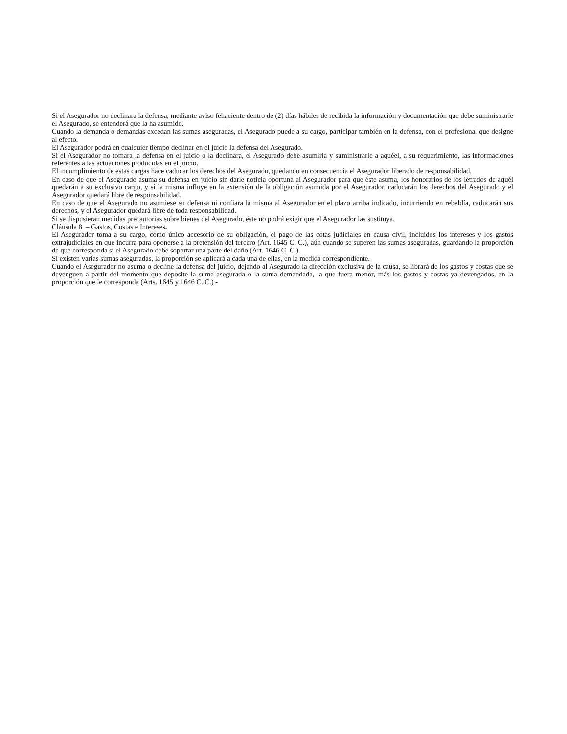Si el Asegurador no declinara la defensa, mediante aviso fehaciente dentro de (2) días hábiles de recibida la información y documentación que debe suministrarle el Asegurado, se entenderá que la ha asumido.
Cuando la demanda o demandas excedan las sumas aseguradas, el Asegurado puede a su cargo, participar también en la defensa, con el profesional que designe al efecto.
El Asegurador podrá en cualquier tiempo declinar en el juicio la defensa del Asegurado.
Si el Asegurador no tomara la defensa en el juicio o la declinara, el Asegurado debe asumirla y suministrarle a aquéel, a su requerimiento, las informaciones referentes a las actuaciones producidas en el juicio.
El incumplimiento de estas cargas hace caducar los derechos del Asegurado, quedando en consecuencia el Asegurador liberado de responsabilidad.
En caso de que el Asegurado asuma su defensa en juicio sin darle noticia oportuna al Asegurador para que éste asuma, los honorarios de los letrados de aquél quedarán a su exclusivo cargo, y si la misma influye en la extensión de la obligación asumida por el Asegurador, caducarán los derechos del Asegurado y el Asegurador quedará libre de responsabilidad.
En caso de que el Asegurado no asumiese su defensa ni confiara la misma al Asegurador en el plazo arriba indicado, incurriendo en rebeldía, caducarán sus derechos, y el Asegurador quedará libre de toda responsabilidad.
Si se dispusieran medidas precautorias sobre bienes del Asegurado, éste no podrá exigir que el Asegurador las sustituya.
Cláusula 8 – Gastos, Costas e Intereses.
El Asegurador toma a su cargo, como único accesorio de su obligación, el pago de las cotas judiciales en causa civil, incluidos los intereses y los gastos extrajudiciales en que incurra para oponerse a la pretensión del tercero (Art. 1645 C. C.), aún cuando se superen las sumas aseguradas, guardando la proporción de que corresponda si el Asegurado debe soportar una parte del daño (Art. 1646 C. C.).
Si existen varias sumas aseguradas, la proporción se aplicará a cada una de ellas, en la medida correspondiente.
Cuando el Asegurador no asuma o decline la defensa del juicio, dejando al Asegurado la dirección exclusiva de la causa, se librará de los gastos y costas que se devenguen a partir del momento que deposite la suma asegurada o la suma demandada, la que fuera menor, más los gastos y costas ya devengados, en la proporción que le corresponda (Arts. 1645 y 1646 C. C.) -